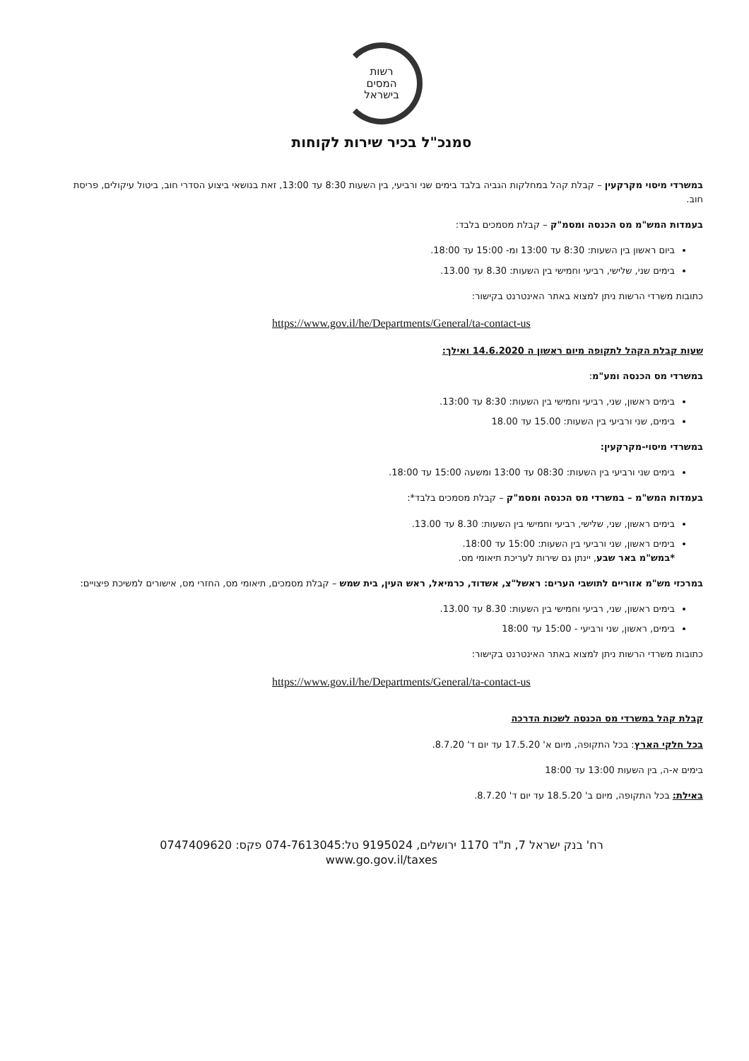רשות
המסים
בישראל
סמנכ"ל בכיר שירות לקוחות
במשרדי מיסוי מקרקעין – קבלת קהל במחלקות הגביה בלבד בימים שני ורביעי, בין השעות 8:30 עד 13:00, זאת בנושאי ביצוע הסדרי חוב, ביטול עיקולים, פריסת חוב.
בעמדות המש"מ מס הכנסה ומסמ"ק – קבלת מסמכים בלבד:
ביום ראשון בין השעות: 8:30 עד 13:00 ומ- 15:00 עד 18:00.
בימים שני, שלישי, רביעי וחמישי בין השעות: 8.30 עד 13.00.
כתובות משרדי הרשות ניתן למצוא באתר האינטרנט בקישור:
https://www.gov.il/he/Departments/General/ta-contact-us
שעות קבלת הקהל לתקופה מיום ראשון ה 14.6.2020 ואילך:
במשרדי מס הכנסה ומע"מ:
בימים ראשון, שני, רביעי וחמישי בין השעות: 8:30 עד 13:00.
בימים, שני ורביעי בין השעות: 15.00 עד 18.00
במשרדי מיסוי-מקרקעין:
בימים שני ורביעי בין השעות: 08:30 עד 13:00 ומשעה 15:00 עד 18:00.
בעמדות המש"מ – במשרדי מס הכנסה ומסמ"ק – קבלת מסמכים בלבד*:
בימים ראשון, שני, שלישי, רביעי וחמישי בין השעות: 8.30 עד 13.00.
בימים ראשון, שני ורביעי בין השעות: 15:00 עד 18:00.
*במש"מ באר שבע, יינתן גם שירות לעריכת תיאומי מס.
במרכזי מש"מ אזוריים לתושבי הערים: ראשל"צ, אשדוד, כרמיאל, ראש העין, בית שמש – קבלת מסמכים, תיאומי מס, החזרי מס, אישורים למשיכת פיצויים:
בימים ראשון, שני, רביעי וחמישי בין השעות: 8.30 עד 13.00.
בימים, ראשון, שני ורביעי - 15:00 עד 18:00
כתובות משרדי הרשות ניתן למצוא באתר האינטרנט בקישור:
https://www.gov.il/he/Departments/General/ta-contact-us
קבלת קהל במשרדי מס הכנסה לשכות הדרכה
בכל חלקי הארץ: בכל התקופה, מיום א' 17.5.20 עד יום ד' 8.7.20.
בימים א-ה, בין השעות 13:00 עד 18:00
באילת: בכל התקופה, מיום ב' 18.5.20 עד יום ד' 8.7.20.
רח' בנק ישראל 7, ת"ד 1170 ירושלים, 9195024 טל:074-7613045 פקס: 0747409620
www.go.gov.il/taxes